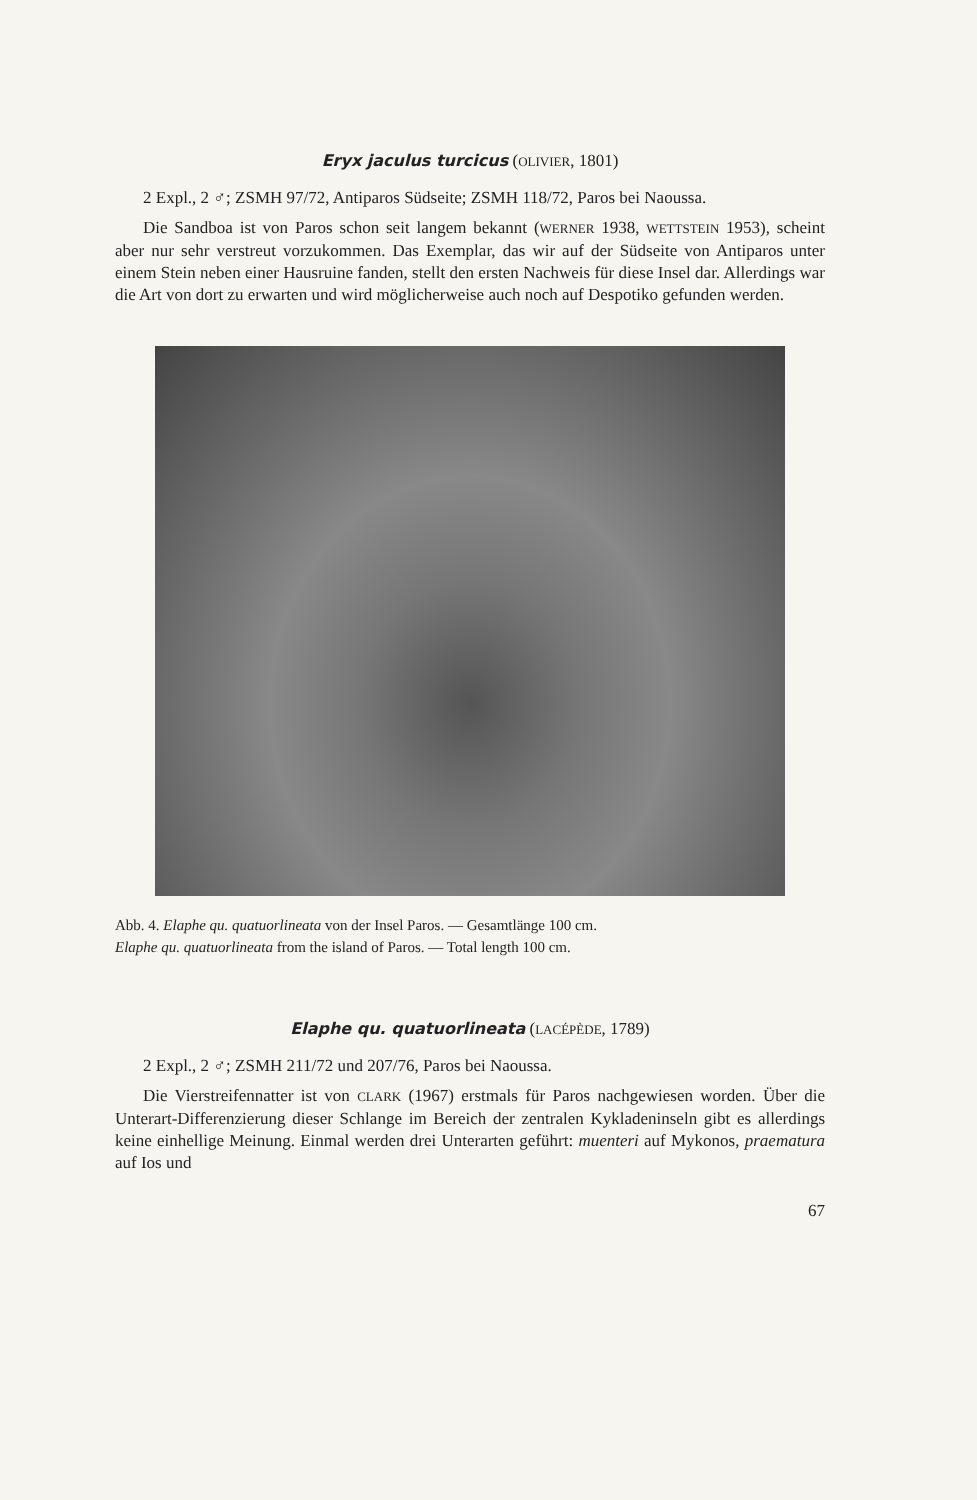Eryx jaculus turcicus (OLIVIER, 1801)
2 Expl., 2 ♂; ZSMH 97/72, Antiparos Südseite; ZSMH 118/72, Paros bei Naoussa.
Die Sandboa ist von Paros schon seit langem bekannt (WERNER 1938, WETT­STEIN 1953), scheint aber nur sehr verstreut vorzukommen. Das Exemplar, das wir auf der Südseite von Antiparos unter einem Stein neben einer Hausruine fanden, stellt den ersten Nachweis für diese Insel dar. Allerdings war die Art von dort zu erwarten und wird möglicherweise auch noch auf Despotiko gefunden werden.
Abb. 4. Elaphe qu. quatuorlineata von der Insel Paros. — Gesamtlänge 100 cm.
Elaphe qu. quatuorlineata from the island of Paros. — Total length 100 cm.
Elaphe qu. quatuorlineata (LACÉPÈDE, 1789)
2 Expl., 2 ♂; ZSMH 211/72 und 207/76, Paros bei Naoussa.
Die Vierstreifennatter ist von CLARK (1967) erstmals für Paros nachgewiesen worden. Über die Unterart-Differenzierung dieser Schlange im Bereich der zen­tralen Kykladeninseln gibt es allerdings keine einhellige Meinung. Einmal wer­den drei Unterarten geführt: muenteri auf Mykonos, praematura auf Ios und
67